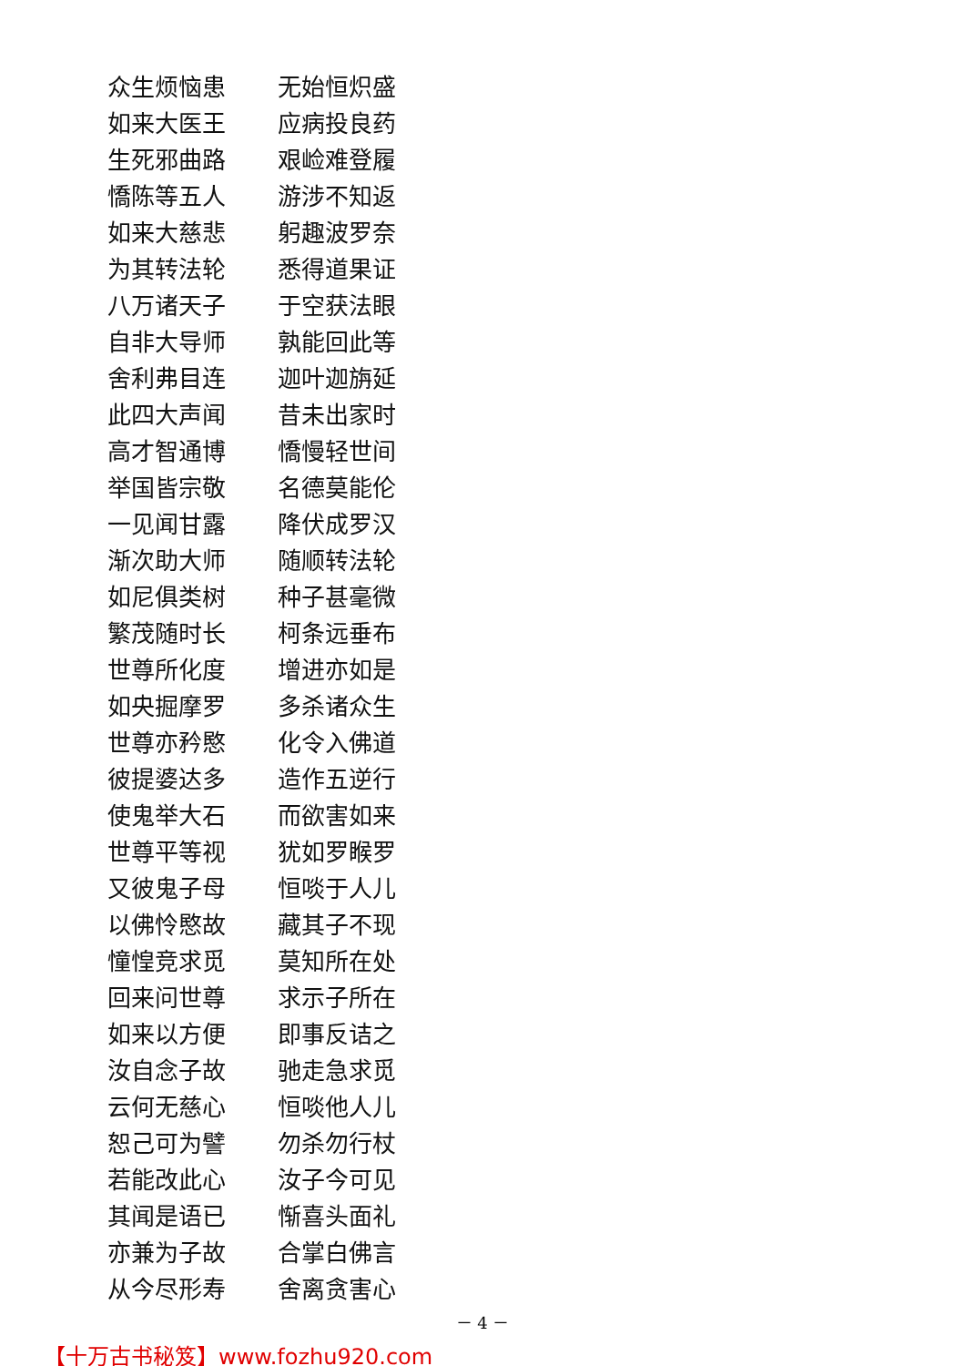众生烦恼患 无始恒炽盛
如来大医王 应病投良药
生死邪曲路 艰崄难登履
憍陈等五人 游涉不知返
如来大慈悲 躬趣波罗奈
为其转法轮 悉得道果证
八万诸天子 于空获法眼
自非大导师 孰能回此等
舍利弗目连 迦叶迦旃延
此四大声闻 昔未出家时
高才智通博 憍慢轻世间
举国皆宗敬 名德莫能伦
一见闻甘露 降伏成罗汉
渐次助大师 随顺转法轮
如尼俱类树 种子甚毫微
繁茂随时长 柯条远垂布
世尊所化度 增进亦如是
如央掘摩罗 多杀诸众生
世尊亦矜愍 化令入佛道
彼提婆达多 造作五逆行
使鬼举大石 而欲害如来
世尊平等视 犹如罗睺罗
又彼鬼子母 恒啖于人儿
以佛怜愍故 藏其子不现
憧惶竞求觅 莫知所在处
回来问世尊 求示子所在
如来以方便 即事反诘之
汝自念子故 驰走急求觅
云何无慈心 恒啖他人儿
恕己可为譬 勿杀勿行杖
若能改此心 汝子今可见
其闻是语已 惭喜头面礼
亦兼为子故 合掌白佛言
从今尽形寿 舍离贪害心
－ 4 －
【十万古书秘笈】www.fozhu920.com